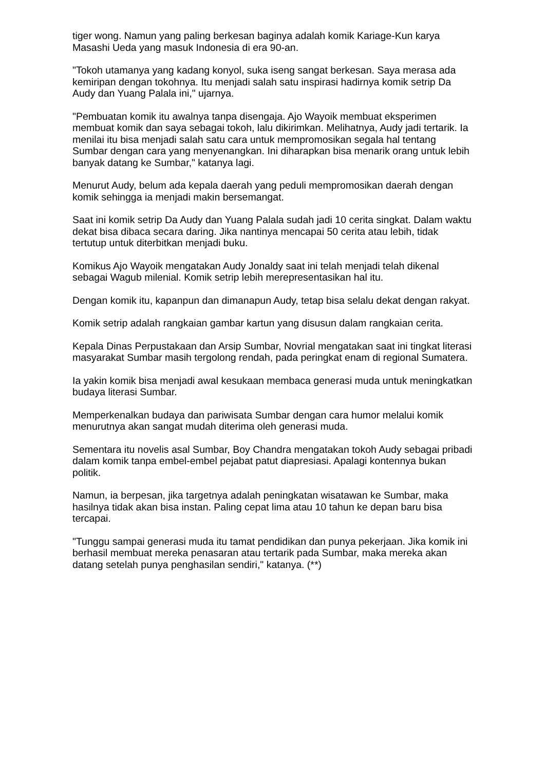tiger wong. Namun yang paling berkesan baginya adalah komik Kariage-Kun karya Masashi Ueda yang masuk Indonesia di era 90-an.
"Tokoh utamanya yang kadang konyol, suka iseng sangat berkesan. Saya merasa ada kemiripan dengan tokohnya. Itu menjadi salah satu inspirasi hadirnya komik setrip Da Audy dan Yuang Palala ini," ujarnya.
"Pembuatan komik itu awalnya tanpa disengaja. Ajo Wayoik membuat eksperimen membuat komik dan saya sebagai tokoh, lalu dikirimkan. Melihatnya, Audy jadi tertarik. Ia menilai itu bisa menjadi salah satu cara untuk mempromosikan segala hal tentang Sumbar dengan cara yang menyenangkan. Ini diharapkan bisa menarik orang untuk lebih banyak datang ke Sumbar," katanya lagi.
Menurut Audy, belum ada kepala daerah yang peduli mempromosikan daerah dengan komik sehingga ia menjadi makin bersemangat.
Saat ini komik setrip Da Audy dan Yuang Palala sudah jadi 10 cerita singkat. Dalam waktu dekat bisa dibaca secara daring. Jika nantinya mencapai 50 cerita atau lebih, tidak tertutup untuk diterbitkan menjadi buku.
Komikus Ajo Wayoik mengatakan Audy Jonaldy saat ini telah menjadi telah dikenal sebagai Wagub milenial. Komik setrip lebih merepresentasikan hal itu.
Dengan komik itu, kapanpun dan dimanapun Audy, tetap bisa selalu dekat dengan rakyat.
Komik setrip adalah rangkaian gambar kartun yang disusun dalam rangkaian cerita.
Kepala Dinas Perpustakaan dan Arsip Sumbar, Novrial mengatakan saat ini tingkat literasi masyarakat Sumbar masih tergolong rendah, pada peringkat enam di regional Sumatera.
Ia yakin komik bisa menjadi awal kesukaan membaca generasi muda untuk meningkatkan budaya literasi Sumbar.
Memperkenalkan budaya dan pariwisata Sumbar dengan cara humor melalui komik menurutnya akan sangat mudah diterima oleh generasi muda.
Sementara itu novelis asal Sumbar, Boy Chandra mengatakan tokoh Audy sebagai pribadi dalam komik tanpa embel-embel pejabat patut diapresiasi. Apalagi kontennya bukan politik.
Namun, ia berpesan, jika targetnya adalah peningkatan wisatawan ke Sumbar, maka hasilnya tidak akan bisa instan. Paling cepat lima atau 10 tahun ke depan baru bisa tercapai.
"Tunggu sampai generasi muda itu tamat pendidikan dan punya pekerjaan. Jika komik ini berhasil membuat mereka penasaran atau tertarik pada Sumbar, maka mereka akan datang setelah punya penghasilan sendiri," katanya. (**)